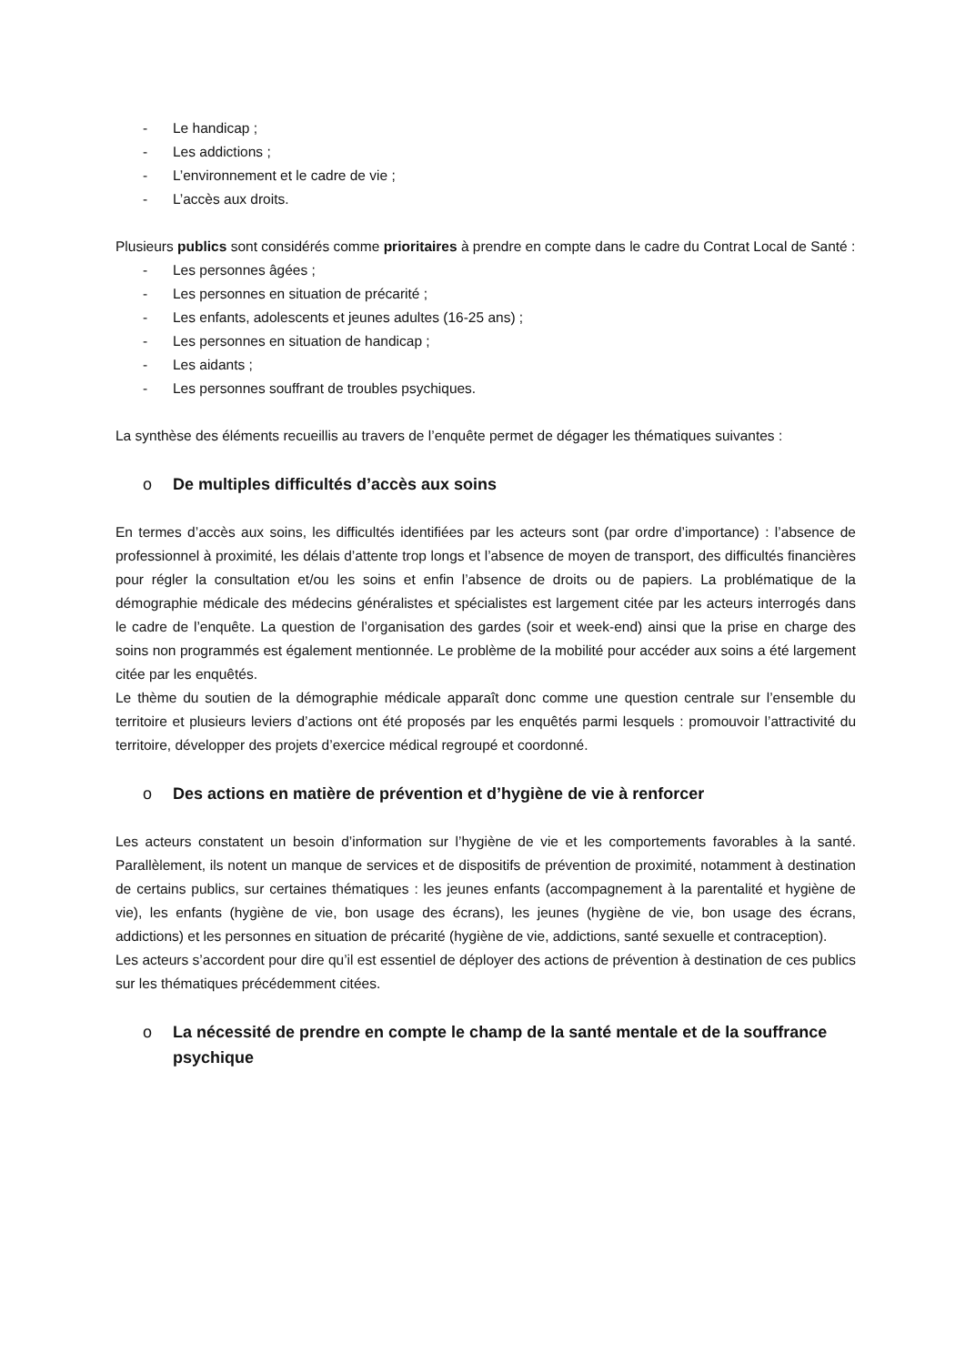- Le handicap ;
- Les addictions ;
- L’environnement et le cadre de vie ;
- L’accès aux droits.
Plusieurs publics sont considérés comme prioritaires à prendre en compte dans le cadre du Contrat Local de Santé :
- Les personnes âgées ;
- Les personnes en situation de précarité ;
- Les enfants, adolescents et jeunes adultes (16-25 ans) ;
- Les personnes en situation de handicap ;
- Les aidants ;
- Les personnes souffrant de troubles psychiques.
La synthèse des éléments recueillis au travers de l’enquête permet de dégager les thématiques suivantes :
o De multiples difficultés d’accès aux soins
En termes d’accès aux soins, les difficultés identifiées par les acteurs sont (par ordre d’importance) : l’absence de professionnel à proximité, les délais d’attente trop longs et l’absence de moyen de transport, des difficultés financières pour régler la consultation et/ou les soins et enfin l’absence de droits ou de papiers. La problématique de la démographie médicale des médecins généralistes et spécialistes est largement citée par les acteurs interrogés dans le cadre de l’enquête. La question de l’organisation des gardes (soir et week-end) ainsi que la prise en charge des soins non programmés est également mentionnée. Le problème de la mobilité pour accéder aux soins a été largement citée par les enquêtés.
Le thème du soutien de la démographie médicale apparaît donc comme une question centrale sur l’ensemble du territoire et plusieurs leviers d’actions ont été proposés par les enquêtés parmi lesquels : promouvoir l’attractivité du territoire, développer des projets d’exercice médical regroupé et coordonné.
o Des actions en matière de prévention et d’hygiène de vie à renforcer
Les acteurs constatent un besoin d’information sur l’hygiène de vie et les comportements favorables à la santé. Parallèlement, ils notent un manque de services et de dispositifs de prévention de proximité, notamment à destination de certains publics, sur certaines thématiques : les jeunes enfants (accompagnement à la parentalité et hygiène de vie), les enfants (hygiène de vie, bon usage des écrans), les jeunes (hygiène de vie, bon usage des écrans, addictions) et les personnes en situation de précarité (hygiène de vie, addictions, santé sexuelle et contraception).
Les acteurs s’accordent pour dire qu’il est essentiel de déployer des actions de prévention à destination de ces publics sur les thématiques précédemment citées.
o La nécessité de prendre en compte le champ de la santé mentale et de la souffrance psychique